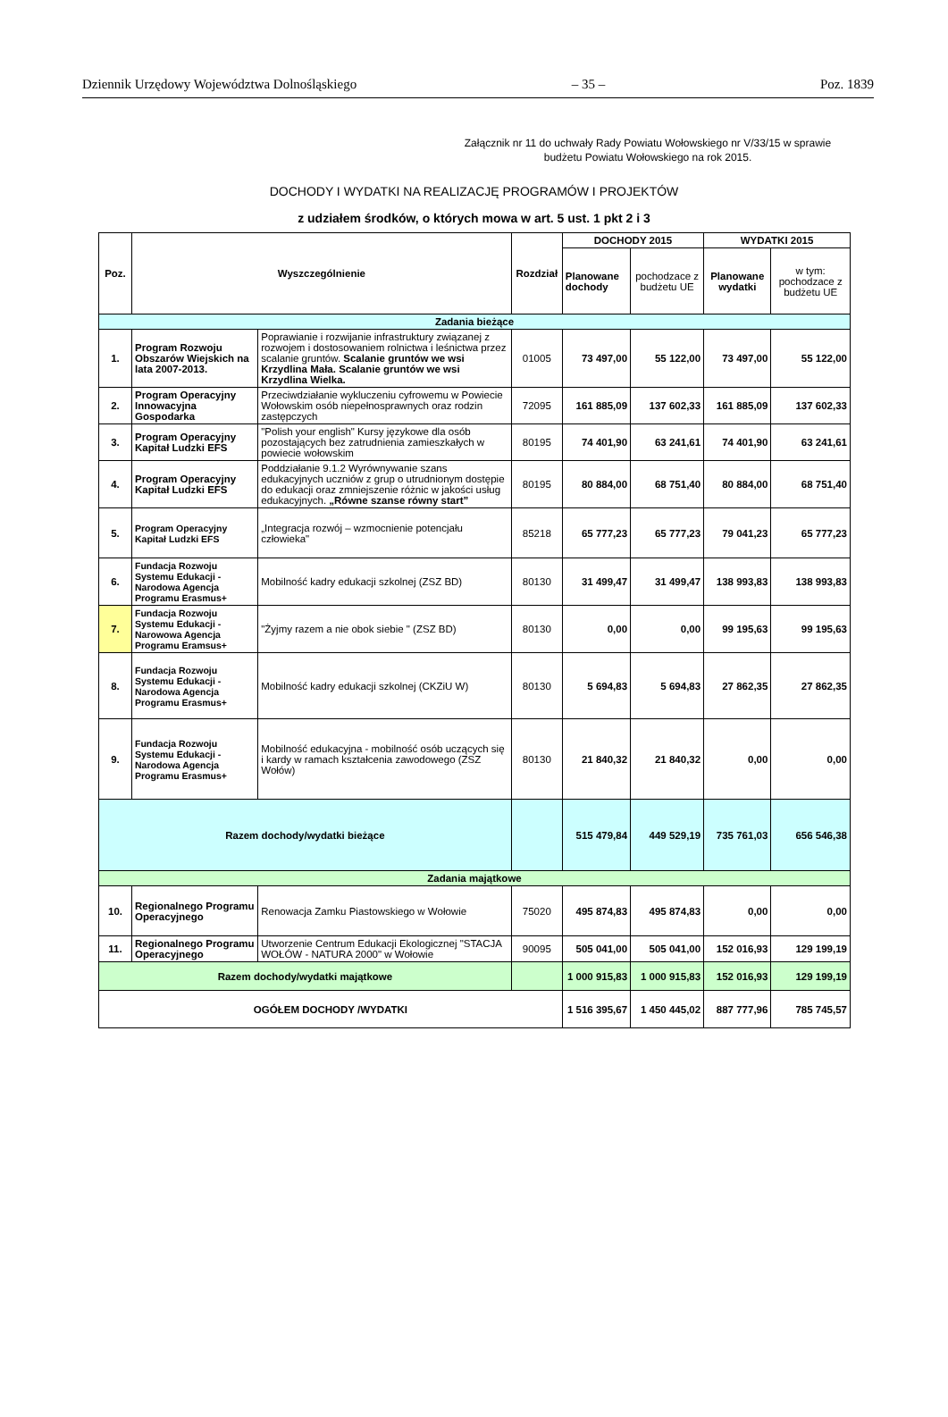Dziennik Urzędowy Województwa Dolnośląskiego – 35 – Poz. 1839
Załącznik nr 11 do uchwały Rady Powiatu Wołowskiego nr V/33/15 w sprawie budżetu Powiatu Wołowskiego na rok 2015.
DOCHODY I WYDATKI NA REALIZACJĘ PROGRAMÓW I PROJEKTÓW
z udziałem środków, o których mowa w art. 5 ust. 1 pkt 2 i 3
| Poz. | Wyszczególnienie | | Rozdział | DOCHODY 2015 | | WYDATKI 2015 | |
| --- | --- | --- | --- | --- | --- | --- | --- |
| | | | | Planowane dochody | pochodzace z budżetu UE | Planowane wydatki | w tym: pochodzace z budżetu UE |
| Zadania bieżące | | | | | | | |
| 1. | Program Rozwoju Obszarów Wiejskich na lata 2007-2013. | Poprawianie i rozwijanie infrastruktury związanej z rozwojem i dostosowaniem rolnictwa i leśnictwa przez scalanie gruntów. Scalanie gruntów we wsi Krzydlina Mała. Scalanie gruntów we wsi Krzydlina Wielka. | 01005 | 73 497,00 | 55 122,00 | 73 497,00 | 55 122,00 |
| 2. | Program Operacyjny Innowacyjna Gospodarka | Przeciwdziałanie wykluczeniu cyfrowemu w Powiecie Wołowskim osób niepełnosprawnych oraz rodzin zastępczych | 72095 | 161 885,09 | 137 602,33 | 161 885,09 | 137 602,33 |
| 3. | Program Operacyjny Kapitał Ludzki EFS | "Polish your english" Kursy językowe dla osób pozostających bez zatrudnienia zamieszkałych w powiecie wołowskim | 80195 | 74 401,90 | 63 241,61 | 74 401,90 | 63 241,61 |
| 4. | Program Operacyjny Kapitał Ludzki EFS | Poddziałanie 9.1.2 Wyrównywanie szans edukacyjnych uczniów z grup o utrudnionym dostępie do edukacji oraz zmniejszenie różnic w jakości usług edukacyjnych. „Równe szanse równy start” | 80195 | 80 884,00 | 68 751,40 | 80 884,00 | 68 751,40 |
| 5. | Program Operacyjny Kapitał Ludzki EFS | „Integracja rozwój – wzmocnienie potencjału człowieka" | 85218 | 65 777,23 | 65 777,23 | 79 041,23 | 65 777,23 |
| 6. | Fundacja Rozwoju Systemu Edukacji - Narodowa Agencja Programu Erasmus+ | Mobilność kadry edukacji szkolnej (ZSZ BD) | 80130 | 31 499,47 | 31 499,47 | 138 993,83 | 138 993,83 |
| 7. | Fundacja Rozwoju Systemu Edukacji - Narowowa Agencja Programu Eramsus+ | "Żyjmy razem a nie obok siebie " (ZSZ BD) | 80130 | 0,00 | 0,00 | 99 195,63 | 99 195,63 |
| 8. | Fundacja Rozwoju Systemu Edukacji - Narodowa Agencja Programu Erasmus+ | Mobilność kadry edukacji szkolnej (CKZiU W) | 80130 | 5 694,83 | 5 694,83 | 27 862,35 | 27 862,35 |
| 9. | Fundacja Rozwoju Systemu Edukacji - Narodowa Agencja Programu Erasmus+ | Mobilność edukacyjna - mobilność osób uczących się i kardy w ramach kształcenia zawodowego (ZSZ Wołów) | 80130 | 21 840,32 | 21 840,32 | 0,00 | 0,00 |
| Razem dochody/wydatki bieżące | | | | 515 479,84 | 449 529,19 | 735 761,03 | 656 546,38 |
| Zadania majątkowe | | | | | | | |
| 10. | Regionalnego Programu Operacyjnego | Renowacja Zamku Piastowskiego w Wołowie | 75020 | 495 874,83 | 495 874,83 | 0,00 | 0,00 |
| 11. | Regionalnego Programu Operacyjnego | Utworzenie Centrum Edukacji Ekologicznej "STACJA WOŁÓW - NATURA 2000" w Wołowie | 90095 | 505 041,00 | 505 041,00 | 152 016,93 | 129 199,19 |
| Razem dochody/wydatki majątkowe | | | | 1 000 915,83 | 1 000 915,83 | 152 016,93 | 129 199,19 |
| OGÓŁEM DOCHODY /WYDATKI | | | | 1 516 395,67 | 1 450 445,02 | 887 777,96 | 785 745,57 |